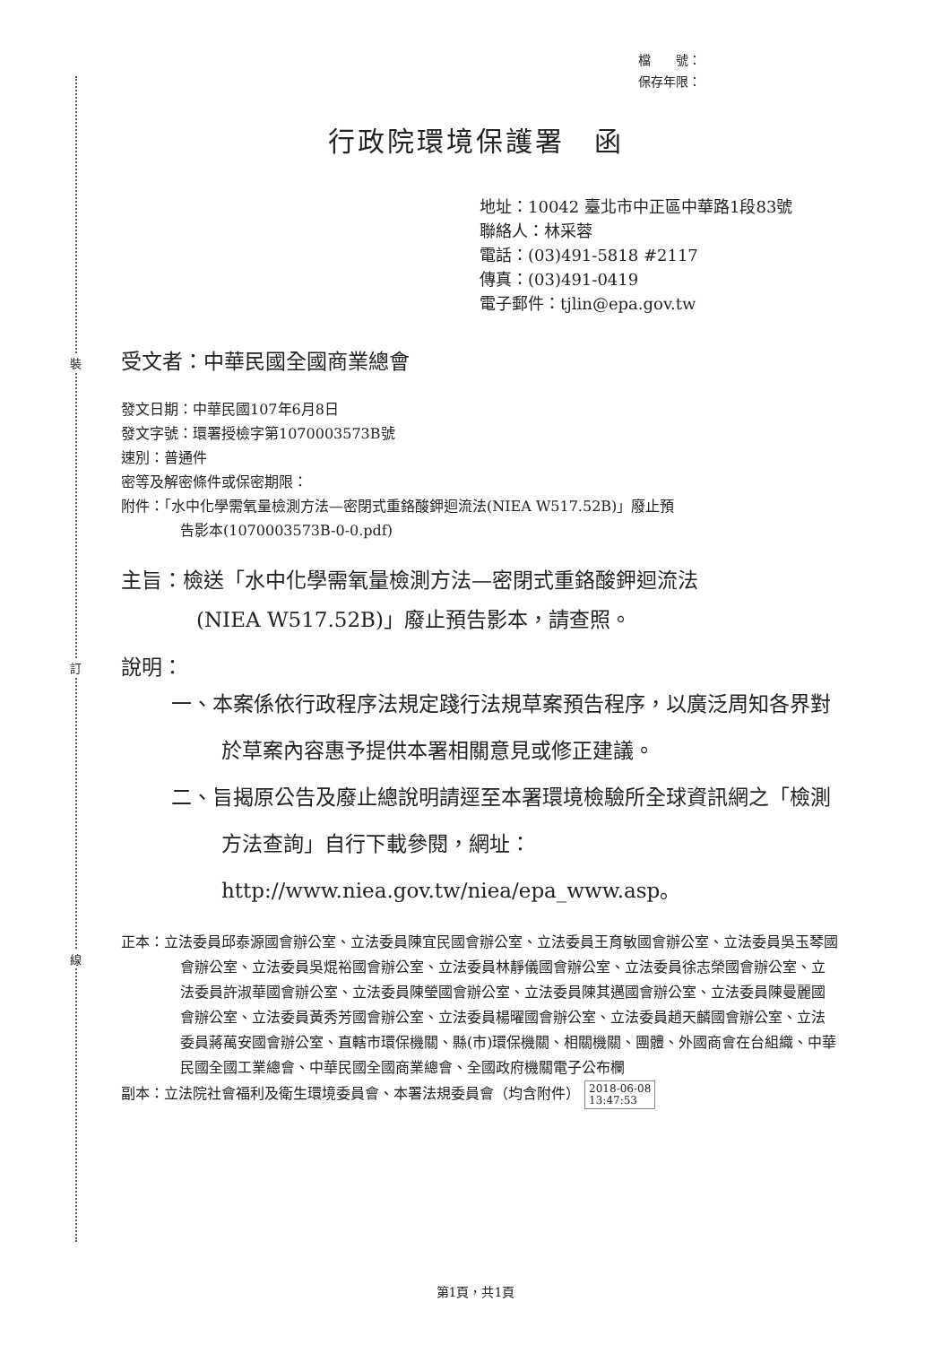裝
訂
線
檔　　號：
保存年限：
行政院環境保護署　函
地址：10042 臺北市中正區中華路1段83號
聯絡人：林采蓉
電話：(03)491-5818 #2117
傳真：(03)491-0419
電子郵件：tjlin@epa.gov.tw
受文者：中華民國全國商業總會
發文日期：中華民國107年6月8日
發文字號：環署授檢字第1070003573B號
速別：普通件
密等及解密條件或保密期限：
附件：「水中化學需氧量檢測方法—密閉式重鉻酸鉀迴流法(NIEA W517.52B)」廢止預
告影本(1070003573B-0-0.pdf)
主旨：檢送「水中化學需氧量檢測方法—密閉式重鉻酸鉀迴流法
(NIEA W517.52B)」廢止預告影本，請查照。
說明：
一、本案係依行政程序法規定踐行法規草案預告程序，以廣泛周知各界對於草案內容惠予提供本署相關意見或修正建議。
二、旨揭原公告及廢止總說明請逕至本署環境檢驗所全球資訊網之「檢測方法查詢」自行下載參閱，網址：http://www.niea.gov.tw/niea/epa_www.asp。
正本：立法委員邱泰源國會辦公室、立法委員陳宜民國會辦公室、立法委員王育敏國會辦公室、立法委員吳玉琴國會辦公室、立法委員吳焜裕國會辦公室、立法委員林靜儀國會辦公室、立法委員徐志榮國會辦公室、立法委員許淑華國會辦公室、立法委員陳瑩國會辦公室、立法委員陳其邁國會辦公室、立法委員陳曼麗國會辦公室、立法委員黃秀芳國會辦公室、立法委員楊曜國會辦公室、立法委員趙天麟國會辦公室、立法委員蔣萬安國會辦公室、直轄市環保機關、縣(市)環保機關、相關機關、團體、外國商會在台組織、中華民國全國工業總會、中華民國全國商業總會、全國政府機關電子公布欄
副本：立法院社會福利及衛生環境委員會、本署法規委員會（均含附件） 2018-06-08
13:47:53
第1頁，共1頁